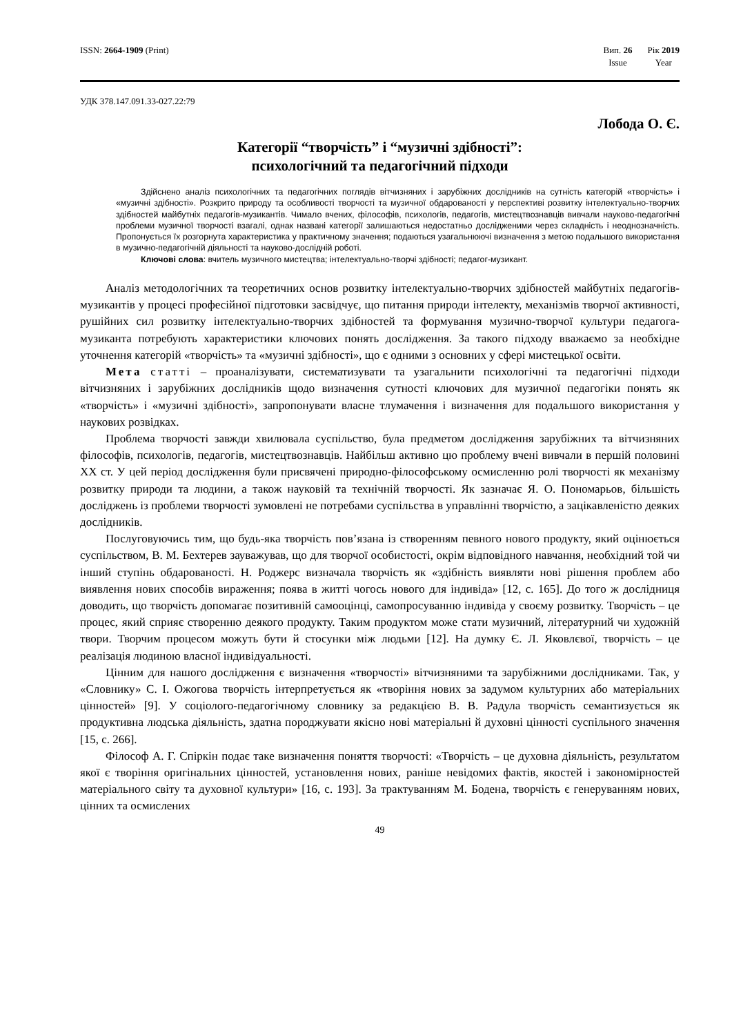ISSN: 2664-1909 (Print) Вип. 26
Issue
Рік 2019
Year
УДК 378.147.091.33-027.22:79
Лобода О. Є.
Категорії “творчість” і “музичні здібності”:
психологічний та педагогічний підходи
Здійснено аналіз психологічних та педагогічних поглядів вітчизняних і зарубіжних дослідників на сутність категорій «творчість» і «музичні здібності». Розкрито природу та особливості творчості та музичної обдарованості у перспективі розвитку інтелектуально-творчих здібностей майбутніх педагогів-музикантів. Чимало вчених, філософів, психологів, педагогів, мистецтвознавців вивчали науково-педагогічні проблеми музичної творчості взагалі, однак названі категорії залишаються недостатньо дослідженими через складність і неоднозначність. Пропонується їх розгорнута характеристика у практичному значення; подаються узагальнюючі визначення з метою подальшого використання в музично-педагогічній діяльності та науково-дослідній роботі.
Ключові слова: вчитель музичного мистецтва; інтелектуально-творчі здібності; педагог-музикант.
Аналіз методологічних та теоретичних основ розвитку інтелектуально-творчих здібностей майбутніх педагогів-музикантів у процесі професійної підготовки засвідчує, що питання природи інтелекту, механізмів творчої активності, рушійних сил розвитку інтелектуально-творчих здібностей та формування музично-творчої культури педагога-музиканта потребують характеристики ключових понять дослідження. За такого підходу вважаємо за необхідне уточнення категорій «творчість» та «музичні здібності», що є одними з основних у сфері мистецької освіти.
Мета статті – проаналізувати, систематизувати та узагальнити психологічні та педагогічні підходи вітчизняних і зарубіжних дослідників щодо визначення сутності ключових для музичної педагогіки понять як «творчість» і «музичні здібності», запропонувати власне тлумачення і визначення для подальшого використання у наукових розвідках.
Проблема творчості завжди хвилювала суспільство, була предметом дослідження зарубіжних та вітчизняних філософів, психологів, педагогів, мистецтвознавців. Найбільш активно цю проблему вчені вивчали в першій половині ХХ ст. У цей період дослідження були присвячені природно-філософському осмисленню ролі творчості як механізму розвитку природи та людини, а також науковій та технічній творчості. Як зазначає Я. О. Пономарьов, більшість досліджень із проблеми творчості зумовлені не потребами суспільства в управлінні творчістю, а зацікавленістю деяких дослідників.
Послуговуючись тим, що будь-яка творчість пов’язана із створенням певного нового продукту, який оцінюється суспільством, В. М. Бехтерев зауважував, що для творчої особистості, окрім відповідного навчання, необхідний той чи інший ступінь обдарованості. Н. Роджерс визначала творчість як «здібність виявляти нові рішення проблем або виявлення нових способів вираження; поява в житті чогось нового для індивіда» [12, с. 165]. До того ж дослідниця доводить, що творчість допомагає позитивній самооцінці, самопросуванню індивіда у своєму розвитку. Творчість – це процес, який сприяє створенню деякого продукту. Таким продуктом може стати музичний, літературний чи художній твори. Творчим процесом можуть бути й стосунки між людьми [12]. На думку Є. Л. Яковлєвої, творчість – це реалізація людиною власної індивідуальності.
Цінним для нашого дослідження є визначення «творчості» вітчизняними та зарубіжними дослідниками. Так, у «Словнику» С. І. Ожогова творчість інтерпретується як «творіння нових за задумом культурних або матеріальних цінностей» [9]. У соціолого-педагогічному словнику за редакцією В. В. Радула творчість семантизується як продуктивна людська діяльність, здатна породжувати якісно нові матеріальні й духовні цінності суспільного значення [15, с. 266].
Філософ А. Г. Спіркін подає таке визначення поняття творчості: «Творчість – це духовна діяльність, результатом якої є творіння оригінальних цінностей, установлення нових, раніше невідомих фактів, якостей і закономірностей матеріального світу та духовної культури» [16, с. 193]. За трактуванням М. Бодена, творчість є генеруванням нових, цінних та осмислених
49